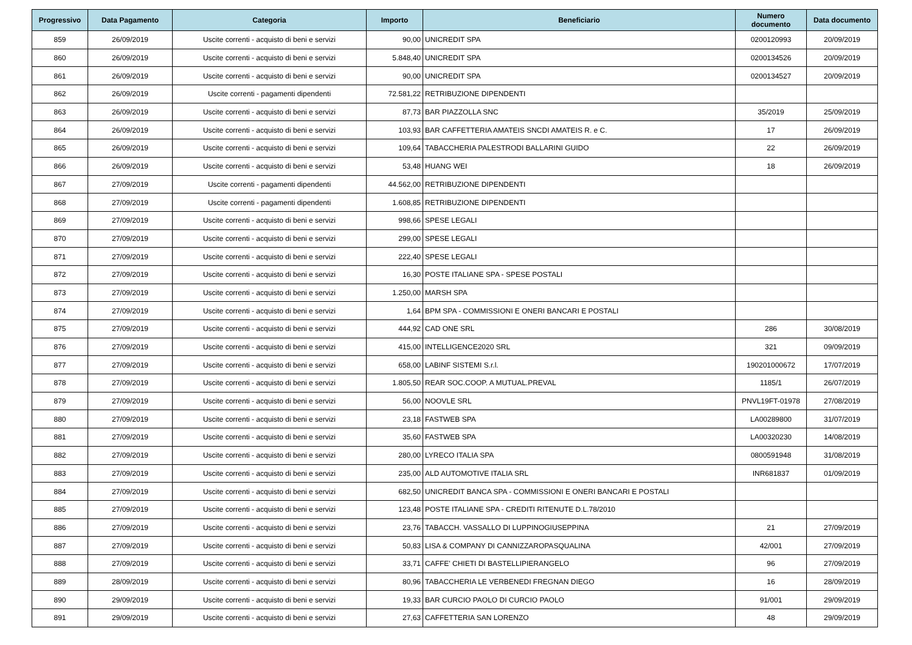| Progressivo | Data Pagamento | Categoria | Importo | Beneficiario | Numero documento | Data documento |
| --- | --- | --- | --- | --- | --- | --- |
| 859 | 26/09/2019 | Uscite correnti - acquisto di beni e servizi | 90,00 | UNICREDIT SPA | 0200120993 | 20/09/2019 |
| 860 | 26/09/2019 | Uscite correnti - acquisto di beni e servizi | 5.848,40 | UNICREDIT SPA | 0200134526 | 20/09/2019 |
| 861 | 26/09/2019 | Uscite correnti - acquisto di beni e servizi | 90,00 | UNICREDIT SPA | 0200134527 | 20/09/2019 |
| 862 | 26/09/2019 | Uscite correnti - pagamenti dipendenti | 72.581,22 | RETRIBUZIONE DIPENDENTI | | |
| 863 | 26/09/2019 | Uscite correnti - acquisto di beni e servizi | 87,73 | BAR PIAZZOLLA SNC | 35/2019 | 25/09/2019 |
| 864 | 26/09/2019 | Uscite correnti - acquisto di beni e servizi | 103,93 | BAR CAFFETTERIA AMATEIS SNCDI AMATEIS R. e C. | 17 | 26/09/2019 |
| 865 | 26/09/2019 | Uscite correnti - acquisto di beni e servizi | 109,64 | TABACCHERIA PALESTRODI BALLARINI GUIDO | 22 | 26/09/2019 |
| 866 | 26/09/2019 | Uscite correnti - acquisto di beni e servizi | 53,48 | HUANG WEI | 18 | 26/09/2019 |
| 867 | 27/09/2019 | Uscite correnti - pagamenti dipendenti | 44.562,00 | RETRIBUZIONE DIPENDENTI | | |
| 868 | 27/09/2019 | Uscite correnti - pagamenti dipendenti | 1.608,85 | RETRIBUZIONE DIPENDENTI | | |
| 869 | 27/09/2019 | Uscite correnti - acquisto di beni e servizi | 998,66 | SPESE LEGALI | | |
| 870 | 27/09/2019 | Uscite correnti - acquisto di beni e servizi | 299,00 | SPESE LEGALI | | |
| 871 | 27/09/2019 | Uscite correnti - acquisto di beni e servizi | 222,40 | SPESE LEGALI | | |
| 872 | 27/09/2019 | Uscite correnti - acquisto di beni e servizi | 16,30 | POSTE ITALIANE SPA - SPESE POSTALI | | |
| 873 | 27/09/2019 | Uscite correnti - acquisto di beni e servizi | 1.250,00 | MARSH SPA | | |
| 874 | 27/09/2019 | Uscite correnti - acquisto di beni e servizi | 1,64 | BPM SPA - COMMISSIONI E ONERI BANCARI E POSTALI | | |
| 875 | 27/09/2019 | Uscite correnti - acquisto di beni e servizi | 444,92 | CAD ONE SRL | 286 | 30/08/2019 |
| 876 | 27/09/2019 | Uscite correnti - acquisto di beni e servizi | 415,00 | INTELLIGENCE2020 SRL | 321 | 09/09/2019 |
| 877 | 27/09/2019 | Uscite correnti - acquisto di beni e servizi | 658,00 | LABINF SISTEMI S.r.l. | 190201000672 | 17/07/2019 |
| 878 | 27/09/2019 | Uscite correnti - acquisto di beni e servizi | 1.805,50 | REAR SOC.COOP. A MUTUAL.PREVAL | 1185/1 | 26/07/2019 |
| 879 | 27/09/2019 | Uscite correnti - acquisto di beni e servizi | 56,00 | NOOVLE SRL | PNVL19FT-01978 | 27/08/2019 |
| 880 | 27/09/2019 | Uscite correnti - acquisto di beni e servizi | 23,18 | FASTWEB SPA | LA00289800 | 31/07/2019 |
| 881 | 27/09/2019 | Uscite correnti - acquisto di beni e servizi | 35,60 | FASTWEB SPA | LA00320230 | 14/08/2019 |
| 882 | 27/09/2019 | Uscite correnti - acquisto di beni e servizi | 280,00 | LYRECO ITALIA SPA | 0800591948 | 31/08/2019 |
| 883 | 27/09/2019 | Uscite correnti - acquisto di beni e servizi | 235,00 | ALD AUTOMOTIVE ITALIA SRL | INR681837 | 01/09/2019 |
| 884 | 27/09/2019 | Uscite correnti - acquisto di beni e servizi | 682,50 | UNICREDIT BANCA SPA - COMMISSIONI E ONERI BANCARI E POSTALI | | |
| 885 | 27/09/2019 | Uscite correnti - acquisto di beni e servizi | 123,48 | POSTE ITALIANE SPA - CREDITI RITENUTE D.L.78/2010 | | |
| 886 | 27/09/2019 | Uscite correnti - acquisto di beni e servizi | 23,76 | TABACCH. VASSALLO DI LUPPINOGIUSEPPINA | 21 | 27/09/2019 |
| 887 | 27/09/2019 | Uscite correnti - acquisto di beni e servizi | 50,83 | LISA & COMPANY DI CANNIZZAROPASQUALINA | 42/001 | 27/09/2019 |
| 888 | 27/09/2019 | Uscite correnti - acquisto di beni e servizi | 33,71 | CAFFE' CHIETI DI BASTELLIPIERANGELO | 96 | 27/09/2019 |
| 889 | 28/09/2019 | Uscite correnti - acquisto di beni e servizi | 80,96 | TABACCHERIA LE VERBENEDI FREGNAN DIEGO | 16 | 28/09/2019 |
| 890 | 29/09/2019 | Uscite correnti - acquisto di beni e servizi | 19,33 | BAR CURCIO PAOLO DI CURCIO PAOLO | 91/001 | 29/09/2019 |
| 891 | 29/09/2019 | Uscite correnti - acquisto di beni e servizi | 27,63 | CAFFETTERIA SAN LORENZO | 48 | 29/09/2019 |